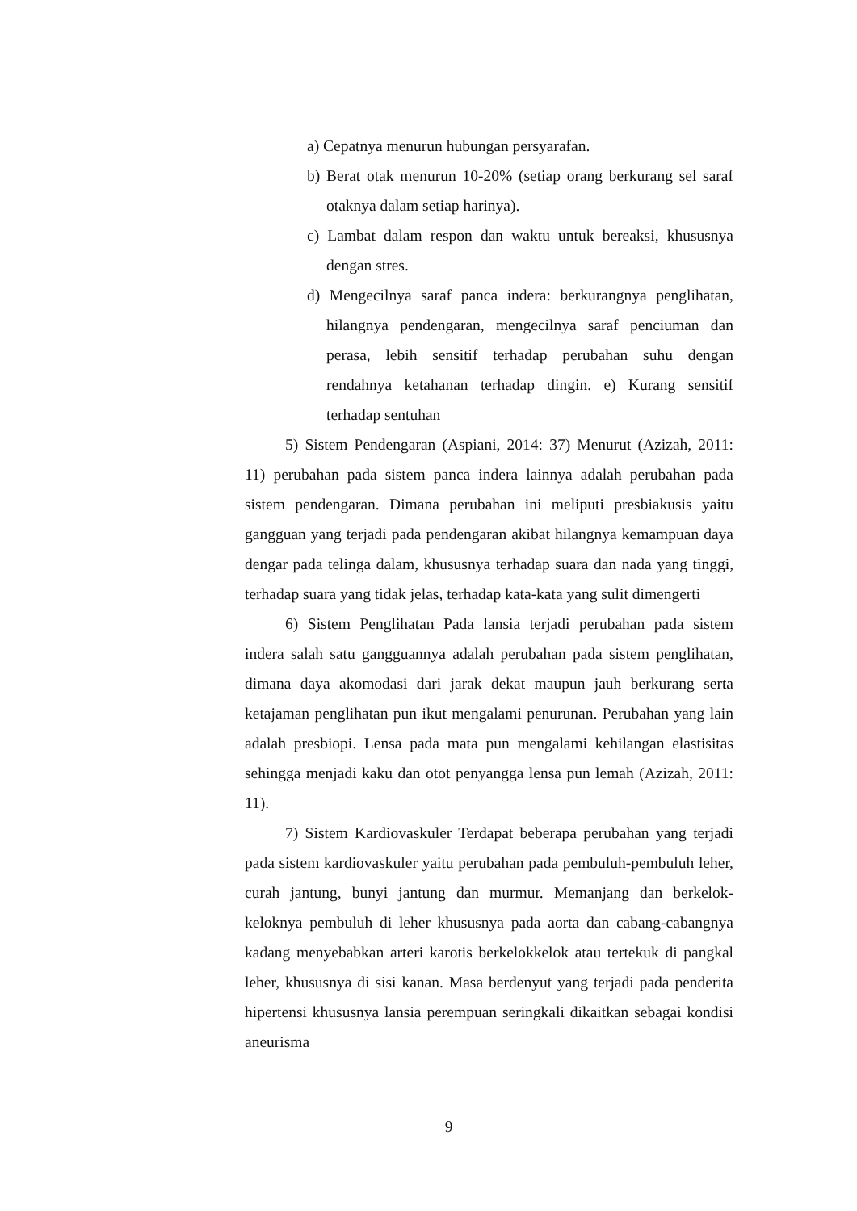a) Cepatnya menurun hubungan persyarafan.
b) Berat otak menurun 10-20% (setiap orang berkurang sel saraf otaknya dalam setiap harinya).
c) Lambat dalam respon dan waktu untuk bereaksi, khususnya dengan stres.
d) Mengecilnya saraf panca indera: berkurangnya penglihatan, hilangnya pendengaran, mengecilnya saraf penciuman dan perasa, lebih sensitif terhadap perubahan suhu dengan rendahnya ketahanan terhadap dingin. e) Kurang sensitif terhadap sentuhan
5) Sistem Pendengaran (Aspiani, 2014: 37) Menurut (Azizah, 2011: 11) perubahan pada sistem panca indera lainnya adalah perubahan pada sistem pendengaran. Dimana perubahan ini meliputi presbiakusis yaitu gangguan yang terjadi pada pendengaran akibat hilangnya kemampuan daya dengar pada telinga dalam, khususnya terhadap suara dan nada yang tinggi, terhadap suara yang tidak jelas, terhadap kata-kata yang sulit dimengerti
6) Sistem Penglihatan Pada lansia terjadi perubahan pada sistem indera salah satu gangguannya adalah perubahan pada sistem penglihatan, dimana daya akomodasi dari jarak dekat maupun jauh berkurang serta ketajaman penglihatan pun ikut mengalami penurunan. Perubahan yang lain adalah presbiopi. Lensa pada mata pun mengalami kehilangan elastisitas sehingga menjadi kaku dan otot penyangga lensa pun lemah (Azizah, 2011: 11).
7) Sistem Kardiovaskuler Terdapat beberapa perubahan yang terjadi pada sistem kardiovaskuler yaitu perubahan pada pembuluh-pembuluh leher, curah jantung, bunyi jantung dan murmur. Memanjang dan berkelok-keloknya pembuluh di leher khususnya pada aorta dan cabang-cabangnya kadang menyebabkan arteri karotis berkelokkelok atau tertekuk di pangkal leher, khususnya di sisi kanan. Masa berdenyut yang terjadi pada penderita hipertensi khususnya lansia perempuan seringkali dikaitkan sebagai kondisi aneurisma
9